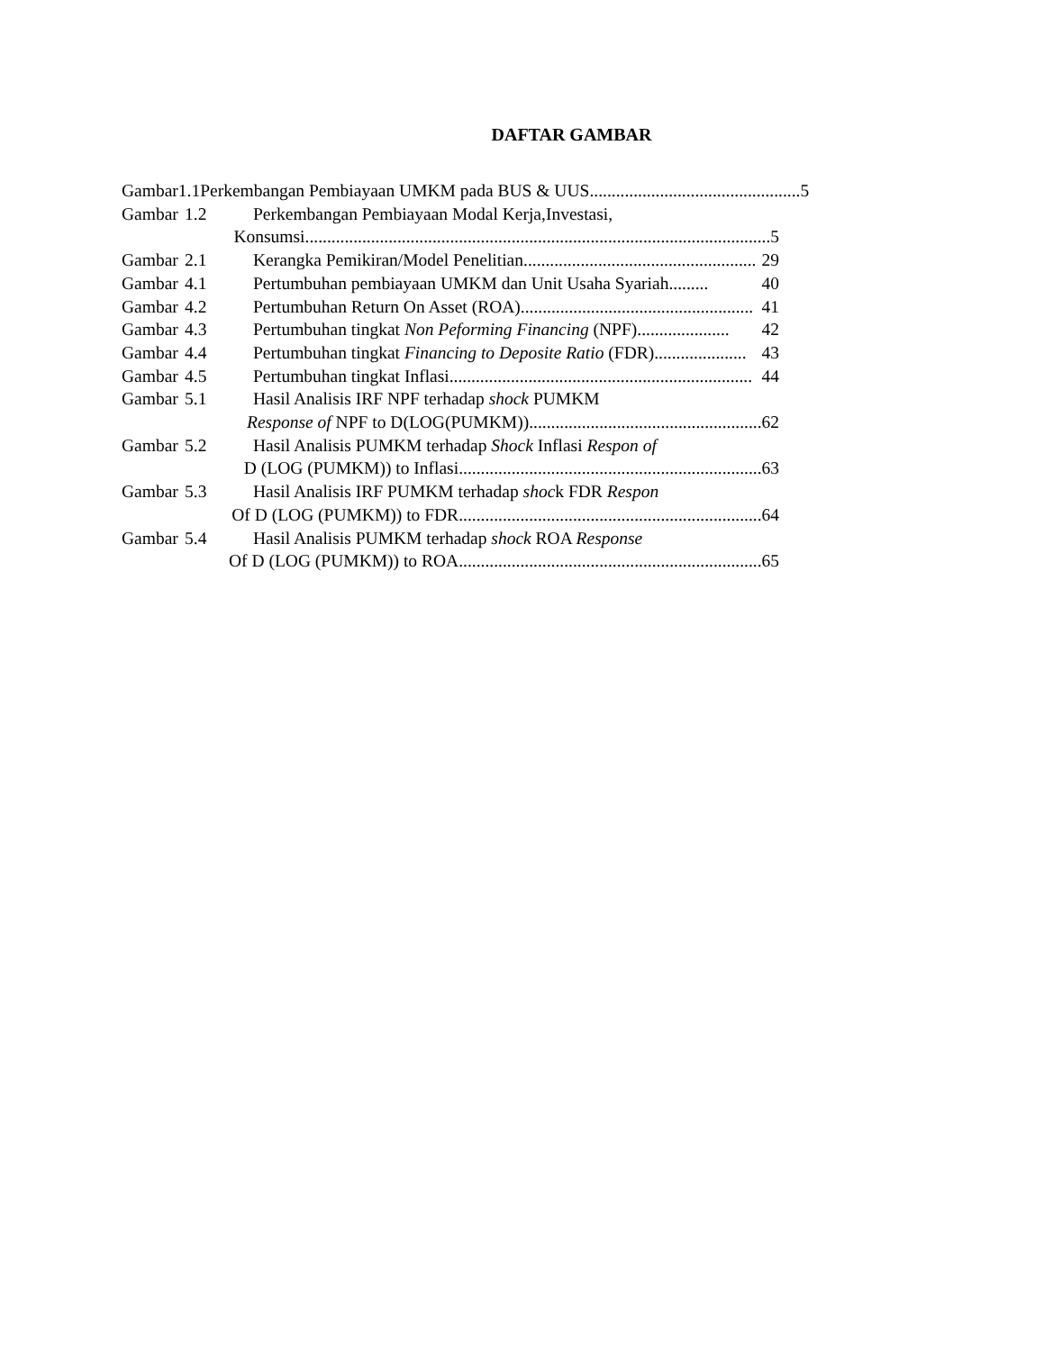DAFTAR GAMBAR
Gambar 1.1 Perkembangan Pembiayaan UMKM pada BUS & UUS................................................ 5
Gambar 1.2 Perkembangan Pembiayaan Modal Kerja,Investasi,
Konsumsi .......................................................................................................... 5
Gambar 2.1 Kerangka Pemikiran/Model Penelitian ..................................................... 29
Gambar 4.1 Pertumbuhan pembiayaan UMKM dan Unit Usaha Syariah ......... 40
Gambar 4.2 Pertumbuhan Return On Asset (ROA) ..................................................... 41
Gambar 4.3 Pertumbuhan tingkat Non Peforming Financing (NPF) ..................... 42
Gambar 4.4 Pertumbuhan tingkat Financing to Deposite Ratio (FDR) ..................... 43
Gambar 4.5 Pertumbuhan tingkat Inflasi ..................................................................... 44
Gambar 5.1 Hasil Analisis IRF NPF terhadap shock PUMKM
Response of NPF to D(LOG(PUMKM)) ..................................................... 62
Gambar 5.2 Hasil Analisis PUMKM terhadap Shock Inflasi Respon of
D (LOG (PUMKM)) to Inflasi..................................................................... 63
Gambar 5.3 Hasil Analisis IRF PUMKM terhadap shock FDR Respon
Of D (LOG (PUMKM)) to FDR..................................................................... 64
Gambar 5.4 Hasil Analisis PUMKM terhadap shock ROA Response
Of D (LOG (PUMKM)) to ROA ..................................................................... 65